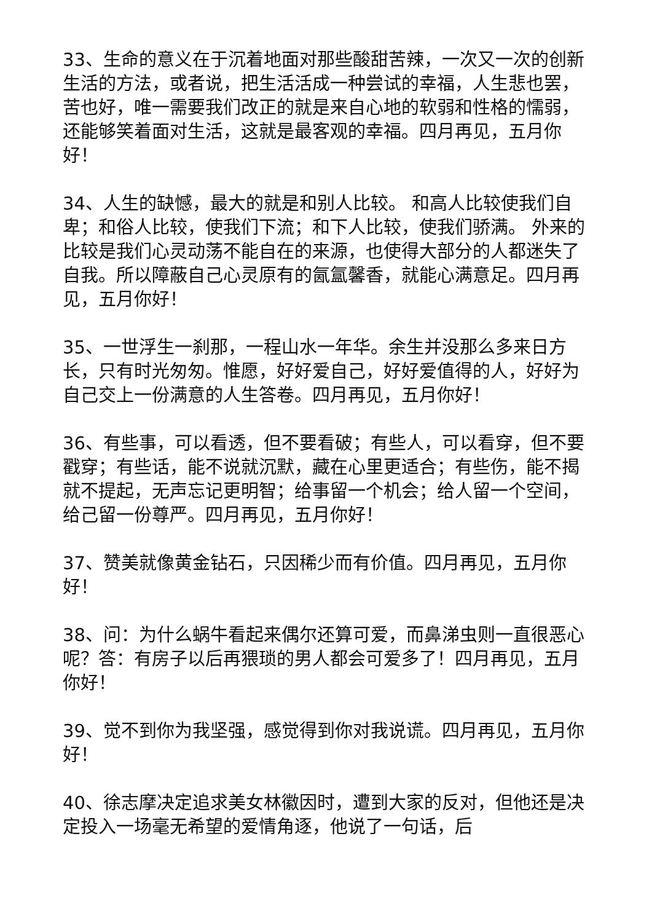33、生命的意义在于沉着地面对那些酸甜苦辣，一次又一次的创新生活的方法，或者说，把生活活成一种尝试的幸福，人生悲也罢，苦也好，唯一需要我们改正的就是来自心地的软弱和性格的懦弱，还能够笑着面对生活，这就是最客观的幸福。四月再见，五月你好！
34、人生的缺憾，最大的就是和别人比较。 和高人比较使我们自卑；和俗人比较，使我们下流；和下人比较，使我们骄满。 外来的比较是我们心灵动荡不能自在的来源，也使得大部分的人都迷失了自我。所以障蔽自己心灵原有的氤氲馨香，就能心满意足。四月再见，五月你好！
35、一世浮生一刹那，一程山水一年华。余生并没那么多来日方长，只有时光匆匆。惟愿，好好爱自己，好好爱值得的人，好好为自己交上一份满意的人生答卷。四月再见，五月你好！
36、有些事，可以看透，但不要看破；有些人，可以看穿，但不要戳穿；有些话，能不说就沉默，藏在心里更适合；有些伤，能不揭就不提起，无声忘记更明智；给事留一个机会；给人留一个空间，给己留一份尊严。四月再见，五月你好！
37、赞美就像黄金钻石，只因稀少而有价值。四月再见，五月你好！
38、问：为什么蜗牛看起来偶尔还算可爱，而鼻涕虫则一直很恶心呢？答：有房子以后再猥琐的男人都会可爱多了！四月再见，五月你好！
39、觉不到你为我坚强，感觉得到你对我说谎。四月再见，五月你好！
40、徐志摩决定追求美女林徽因时，遭到大家的反对，但他还是决定投入一场毫无希望的爱情角逐，他说了一句话，后